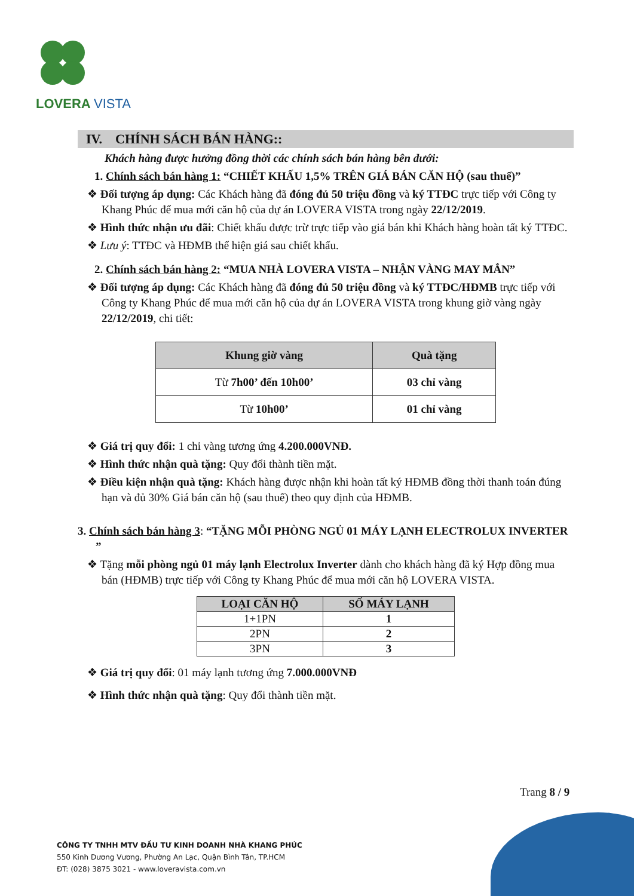LOVERA VISTA
IV. CHÍNH SÁCH BÁN HÀNG::
Khách hàng được hưởng đồng thời các chính sách bán hàng bên dưới:
1. Chính sách bán hàng 1: “CHIẾT KHẤU 1,5% TRÊN GIÁ BÁN CĂN HỘ (sau thuế)”
❖ Đối tượng áp dụng: Các Khách hàng đã đóng đủ 50 triệu đồng và ký TTĐC trực tiếp với Công ty Khang Phúc để mua mới căn hộ của dự án LOVERA VISTA trong ngày 22/12/2019.
❖ Hình thức nhận ưu đãi: Chiết khấu được trừ trực tiếp vào giá bán khi Khách hàng hoàn tất ký TTĐC.
❖ Lưu ý: TTĐC và HĐMB thể hiện giá sau chiết khấu.
2. Chính sách bán hàng 2: “MUA NHÀ LOVERA VISTA – NHẬN VÀNG MAY MẮN”
❖ Đối tượng áp dụng: Các Khách hàng đã đóng đủ 50 triệu đồng và ký TTĐC/HĐMB trực tiếp với Công ty Khang Phúc để mua mới căn hộ của dự án LOVERA VISTA trong khung giờ vàng ngày 22/12/2019, chi tiết:
| Khung giờ vàng | Quà tặng |
| --- | --- |
| Từ 7h00’ đến 10h00’ | 03 chỉ vàng |
| Từ 10h00’ | 01 chỉ vàng |
❖ Giá trị quy đổi: 1 chỉ vàng tương ứng 4.200.000VNĐ.
❖ Hình thức nhận quà tặng: Quy đổi thành tiền mặt.
❖ Điều kiện nhận quà tặng: Khách hàng được nhận khi hoàn tất ký HĐMB đồng thời thanh toán đúng hạn và đủ 30% Giá bán căn hộ (sau thuế) theo quy định của HĐMB.
3. Chính sách bán hàng 3: “TẶNG MỖI PHÒNG NGỦ 01 MÁY LẠNH ELECTROLUX INVERTER ”
❖ Tặng mỗi phòng ngủ 01 máy lạnh Electrolux Inverter dành cho khách hàng đã ký Hợp đồng mua bán (HĐMB) trực tiếp với Công ty Khang Phúc để mua mới căn hộ LOVERA VISTA.
| LOẠI CĂN HỘ | SỐ MÁY LẠNH |
| --- | --- |
| 1+1PN | 1 |
| 2PN | 2 |
| 3PN | 3 |
❖ Giá trị quy đổi: 01 máy lạnh tương ứng 7.000.000VNĐ
❖ Hình thức nhận quà tặng: Quy đổi thành tiền mặt.
Trang 8 / 9
CÔNG TY TNHH MTV ĐẦU TƯ KINH DOANH NHÀ KHANG PHÚC
550 Kinh Dương Vương, Phường An Lạc, Quận Bình Tân, TP.HCM
ĐT: (028) 3875 3021 - www.loveravista.com.vn